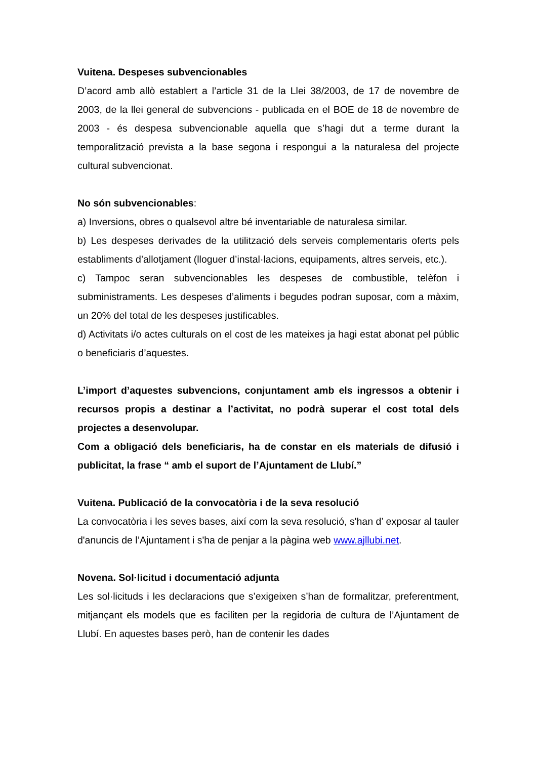Vuitena. Despeses subvencionables
D’acord amb allò establert a l’article 31 de la Llei 38/2003, de 17 de novembre de 2003, de la llei general de subvencions - publicada en el BOE de 18 de novembre de 2003 - és despesa subvencionable aquella que s’hagi dut a terme durant la temporalització prevista a la base segona i respongui a la naturalesa del projecte cultural subvencionat.
No són subvencionables:
a) Inversions, obres o qualsevol altre bé inventariable de naturalesa similar.
b) Les despeses derivades de la utilització dels serveis complementaris oferts pels establiments d’allotjament (lloguer d’instal·lacions, equipaments, altres serveis, etc.).
c) Tampoc seran subvencionables les despeses de combustible, telèfon i subministraments. Les despeses d’aliments i begudes podran suposar, com a màxim, un 20% del total de les despeses justificables.
d) Activitats i/o actes culturals on el cost de les mateixes ja hagi estat abonat pel públic o beneficiaris d’aquestes.
L’import d’aquestes subvencions, conjuntament amb els ingressos a obtenir i recursos propis a destinar a l’activitat, no podrà superar el cost total dels projectes a desenvolupar.
Com a obligació dels beneficiaris, ha de constar en els materials de difusió i publicitat, la frase “ amb el suport de l’Ajuntament de Llubí.”
Vuitena. Publicació de la convocatòria i de la seva resolució
La convocatòria i les seves bases, així com la seva resolució, s'han d’ exposar al tauler d'anuncis de l’Ajuntament i s'ha de penjar a la pàgina web www.ajllubi.net.
Novena. Sol·licitud i documentació adjunta
Les sol·licituds i les declaracions que s’exigeixen s’han de formalitzar, preferentment, mitjançant els models que es faciliten per la regidoria de cultura de l’Ajuntament de Llubí. En aquestes bases però, han de contenir les dades